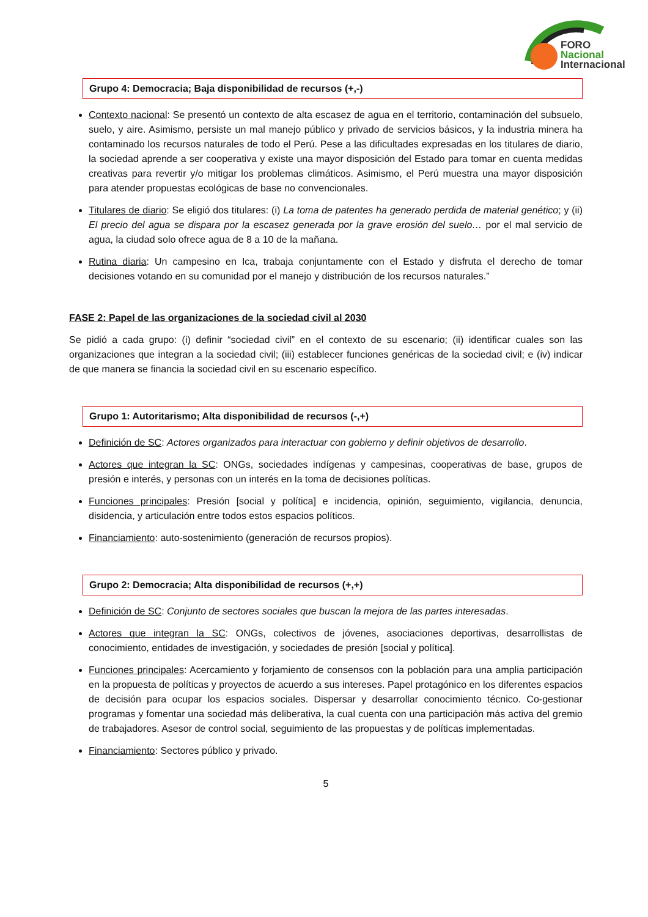FORO
Nacional
Internacional
Grupo 4: Democracia; Baja disponibilidad de recursos (+,-)
Contexto nacional: Se presentó un contexto de alta escasez de agua en el territorio, contaminación del subsuelo, suelo, y aire. Asimismo, persiste un mal manejo público y privado de servicios básicos, y la industria minera ha contaminado los recursos naturales de todo el Perú. Pese a las dificultades expresadas en los titulares de diario, la sociedad aprende a ser cooperativa y existe una mayor disposición del Estado para tomar en cuenta medidas creativas para revertir y/o mitigar los problemas climáticos. Asimismo, el Perú muestra una mayor disposición para atender propuestas ecológicas de base no convencionales.
Titulares de diario: Se eligió dos titulares: (i) La toma de patentes ha generado perdida de material genético; y (ii) El precio del agua se dispara por la escasez generada por la grave erosión del suelo… por el mal servicio de agua, la ciudad solo ofrece agua de 8 a 10 de la mañana.
Rutina diaria: Un campesino en Ica, trabaja conjuntamente con el Estado y disfruta el derecho de tomar decisiones votando en su comunidad por el manejo y distribución de los recursos naturales.”
FASE 2: Papel de las organizaciones de la sociedad civil al 2030
Se pidió a cada grupo: (i) definir “sociedad civil” en el contexto de su escenario; (ii) identificar cuales son las organizaciones que integran a la sociedad civil; (iii) establecer funciones genéricas de la sociedad civil; e (iv) indicar de que manera se financia la sociedad civil en su escenario específico.
Grupo 1: Autoritarismo; Alta disponibilidad de recursos (-,+)
Definición de SC: Actores organizados para interactuar con gobierno y definir objetivos de desarrollo.
Actores que integran la SC: ONGs, sociedades indígenas y campesinas, cooperativas de base, grupos de presión e interés, y personas con un interés en la toma de decisiones políticas.
Funciones principales: Presión [social y política] e incidencia, opinión, seguimiento, vigilancia, denuncia, disidencia, y articulación entre todos estos espacios políticos.
Financiamiento: auto-sostenimiento (generación de recursos propios).
Grupo 2: Democracia; Alta disponibilidad de recursos (+,+)
Definición de SC: Conjunto de sectores sociales que buscan la mejora de las partes interesadas.
Actores que integran la SC: ONGs, colectivos de jóvenes, asociaciones deportivas, desarrollistas de conocimiento, entidades de investigación, y sociedades de presión [social y política].
Funciones principales: Acercamiento y forjamiento de consensos con la población para una amplia participación en la propuesta de políticas y proyectos de acuerdo a sus intereses. Papel protagónico en los diferentes espacios de decisión para ocupar los espacios sociales. Dispersar y desarrollar conocimiento técnico. Co-gestionar programas y fomentar una sociedad más deliberativa, la cual cuenta con una participación más activa del gremio de trabajadores. Asesor de control social, seguimiento de las propuestas y de políticas implementadas.
Financiamiento: Sectores público y privado.
5